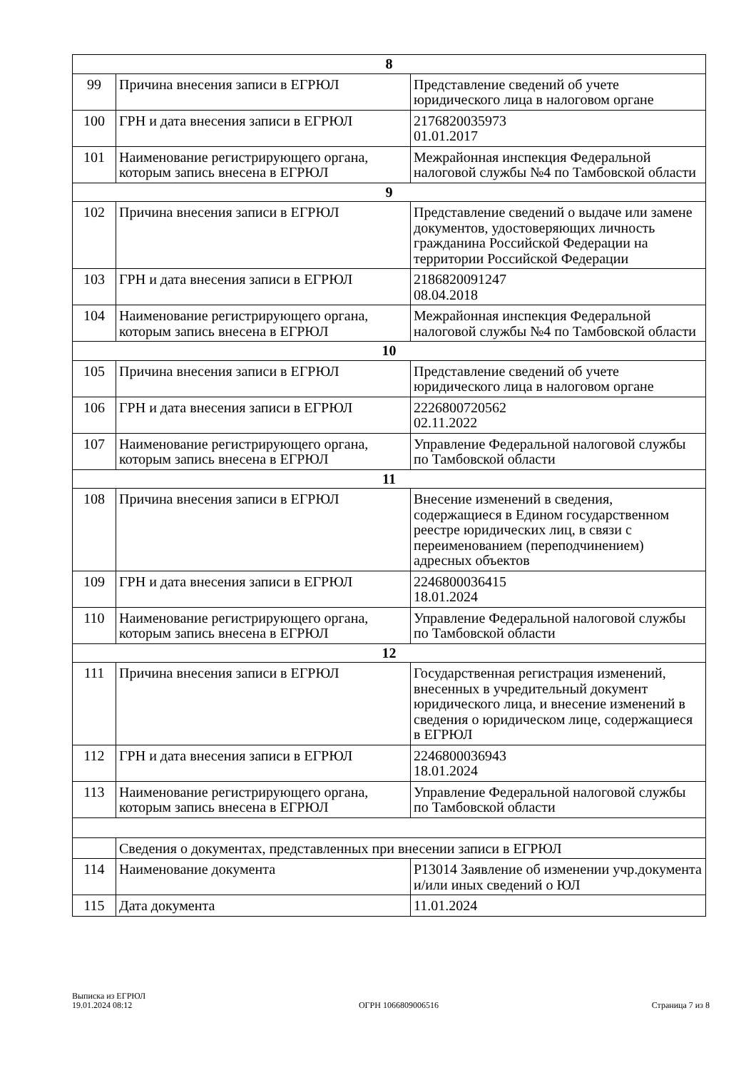| 8 | | |
| 99 | Причина внесения записи в ЕГРЮЛ | Представление сведений об учете юридического лица в налоговом органе |
| 100 | ГРН и дата внесения записи в ЕГРЮЛ | 2176820035973 01.01.2017 |
| 101 | Наименование регистрирующего органа, которым запись внесена в ЕГРЮЛ | Межрайонная инспекция Федеральной налоговой службы №4 по Тамбовской области |
| 9 | | |
| 102 | Причина внесения записи в ЕГРЮЛ | Представление сведений о выдаче или замене документов, удостоверяющих личность гражданина Российской Федерации на территории Российской Федерации |
| 103 | ГРН и дата внесения записи в ЕГРЮЛ | 2186820091247 08.04.2018 |
| 104 | Наименование регистрирующего органа, которым запись внесена в ЕГРЮЛ | Межрайонная инспекция Федеральной налоговой службы №4 по Тамбовской области |
| 10 | | |
| 105 | Причина внесения записи в ЕГРЮЛ | Представление сведений об учете юридического лица в налоговом органе |
| 106 | ГРН и дата внесения записи в ЕГРЮЛ | 2226800720562 02.11.2022 |
| 107 | Наименование регистрирующего органа, которым запись внесена в ЕГРЮЛ | Управление Федеральной налоговой службы по Тамбовской области |
| 11 | | |
| 108 | Причина внесения записи в ЕГРЮЛ | Внесение изменений в сведения, содержащиеся в Едином государственном реестре юридических лиц, в связи с переименованием (переподчинением) адресных объектов |
| 109 | ГРН и дата внесения записи в ЕГРЮЛ | 2246800036415 18.01.2024 |
| 110 | Наименование регистрирующего органа, которым запись внесена в ЕГРЮЛ | Управление Федеральной налоговой службы по Тамбовской области |
| 12 | | |
| 111 | Причина внесения записи в ЕГРЮЛ | Государственная регистрация изменений, внесенных в учредительный документ юридического лица, и внесение изменений в сведения о юридическом лице, содержащиеся в ЕГРЮЛ |
| 112 | ГРН и дата внесения записи в ЕГРЮЛ | 2246800036943 18.01.2024 |
| 113 | Наименование регистрирующего органа, которым запись внесена в ЕГРЮЛ | Управление Федеральной налоговой службы по Тамбовской области |
| | Сведения о документах, представленных при внесении записи в ЕГРЮЛ | |
| 114 | Наименование документа | Р13014 Заявление об изменении учр.документа и/или иных сведений о ЮЛ |
| 115 | Дата документа | 11.01.2024 |
Выписка из ЕГРЮЛ
19.01.2024 08:12
ОГРН 1066809006516
Страница 7 из 8